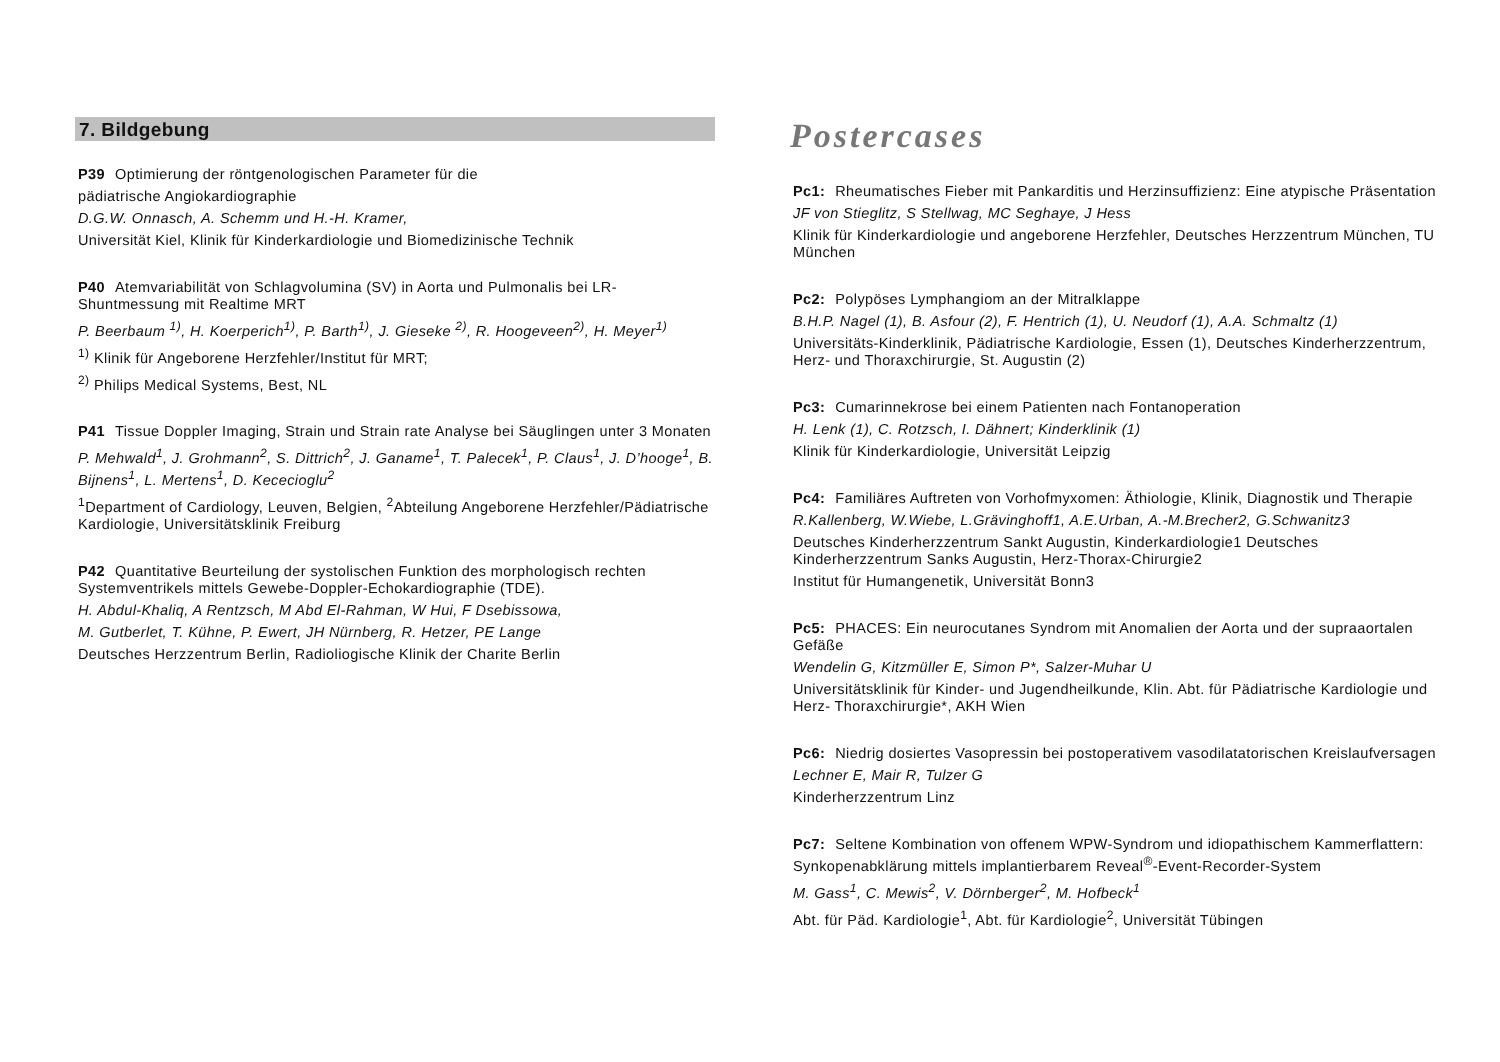7. Bildgebung
P39 Optimierung der röntgenologischen Parameter für die
pädiatrische Angiokardiographie
D.G.W. Onnasch, A. Schemm und H.-H. Kramer,
Universität Kiel, Klinik für Kinderkardiologie und Biomedizinische Technik
P40 Atemvariabilität von Schlagvolumina (SV) in Aorta und Pulmonalis bei LR-Shuntmessung mit Realtime MRT
P. Beerbaum <sup>1)</sup>, H. Koerperich<sup>1)</sup>, P. Barth<sup>1)</sup>, J. Gieseke <sup>2)</sup>, R. Hoogeveen<sup>2)</sup>, H. Meyer<sup>1)</sup>
<sup>1)</sup> Klinik für Angeborene Herzfehler/Institut für MRT;
<sup>2)</sup> Philips Medical Systems, Best, NL
P41 Tissue Doppler Imaging, Strain und Strain rate Analyse bei Säuglingen unter 3 Monaten
P. Mehwald<sup>1</sup>, J. Grohmann<sup>2</sup>, S. Dittrich<sup>2</sup>, J. Ganame<sup>1</sup>, T. Palecek<sup>1</sup>, P. Claus<sup>1</sup>, J. D’hooge<sup>1</sup>, B. Bijnens<sup>1</sup>, L. Mertens<sup>1</sup>, D. Kececioglu<sup>2</sup>
<sup>1</sup> Department of Cardiology, Leuven, Belgien, <sup>2</sup>Abteilung Angeborene Herzfehler/Pädiatrische Kardiologie, Universitätsklinik Freiburg
P42 Quantitative Beurteilung der systolischen Funktion des morphologisch rechten Systemventrikels mittels Gewebe-Doppler-Echokardiographie (TDE).
H. Abdul-Khaliq, A Rentzsch, M Abd El-Rahman, W Hui, F Dsebissowa,
M. Gutberlet, T. Kühne, P. Ewert, JH Nürnberg, R. Hetzer, PE Lange
Deutsches Herzzentrum Berlin, Radioliogische Klinik der Charite Berlin
Postercases
Pc1: Rheumatisches Fieber mit Pankarditis und Herzinsuffizienz: Eine atypische Präsentation
JF von Stieglitz, S Stellwag, MC Seghaye, J Hess
Klinik für Kinderkardiologie und angeborene Herzfehler, Deutsches Herzzentrum München, TU München
Pc2: Polypöses Lymphangiom an der Mitralklappe
B.H.P. Nagel (1), B. Asfour (2), F. Hentrich (1), U. Neudorf (1), A.A. Schmaltz (1)
Universitäts-Kinderklinik, Pädiatrische Kardiologie, Essen (1), Deutsches Kinderherzzentrum, Herz- und Thoraxchirurgie, St. Augustin (2)
Pc3: Cumarinnekrose bei einem Patienten nach Fontanoperation
H. Lenk (1), C. Rotzsch, I. Dähnert; Kinderklinik (1)
Klinik für Kinderkardiologie, Universität Leipzig
Pc4: Familiäres Auftreten von Vorhofmyxomen: Äthiologie, Klinik, Diagnostik und Therapie
R.Kallenberg, W.Wiebe, L.Grävinghoff1, A.E.Urban, A.-M.Brecher2, G.Schwanitz3
Deutsches Kinderherzzentrum Sankt Augustin, Kinderkardiologie1 Deutsches Kinderherzzentrum Sanks Augustin, Herz-Thorax-Chirurgie2
Institut für Humangenetik, Universität Bonn3
Pc5: PHACES: Ein neurocutanes Syndrom mit Anomalien der Aorta und der supraaortalen Gefäße
Wendelin G, Kitzmüller E, Simon P*, Salzer-Muhar U
Universitätsklinik für Kinder- und Jugendheilkunde, Klin. Abt. für Pädiatrische Kardiologie und Herz- Thoraxchirurgie*, AKH Wien
Pc6: Niedrig dosiertes Vasopressin bei postoperativem vasodilatatorischen Kreislaufversagen
Lechner E, Mair R, Tulzer G
Kinderherzzentrum Linz
Pc7: Seltene Kombination von offenem WPW-Syndrom und idiopathischem Kammerflattern: Synkopenabklärung mittels implantierbarem Reveal<sup>®</sup>-Event-Recorder-System
M. Gass<sup>1</sup>, C. Mewis<sup>2</sup>, V. Dörnberger<sup>2</sup>, M. Hofbeck<sup>1</sup>
Abt. für Päd. Kardiologie<sup>1</sup>, Abt. für Kardiologie<sup>2</sup>, Universität Tübingen